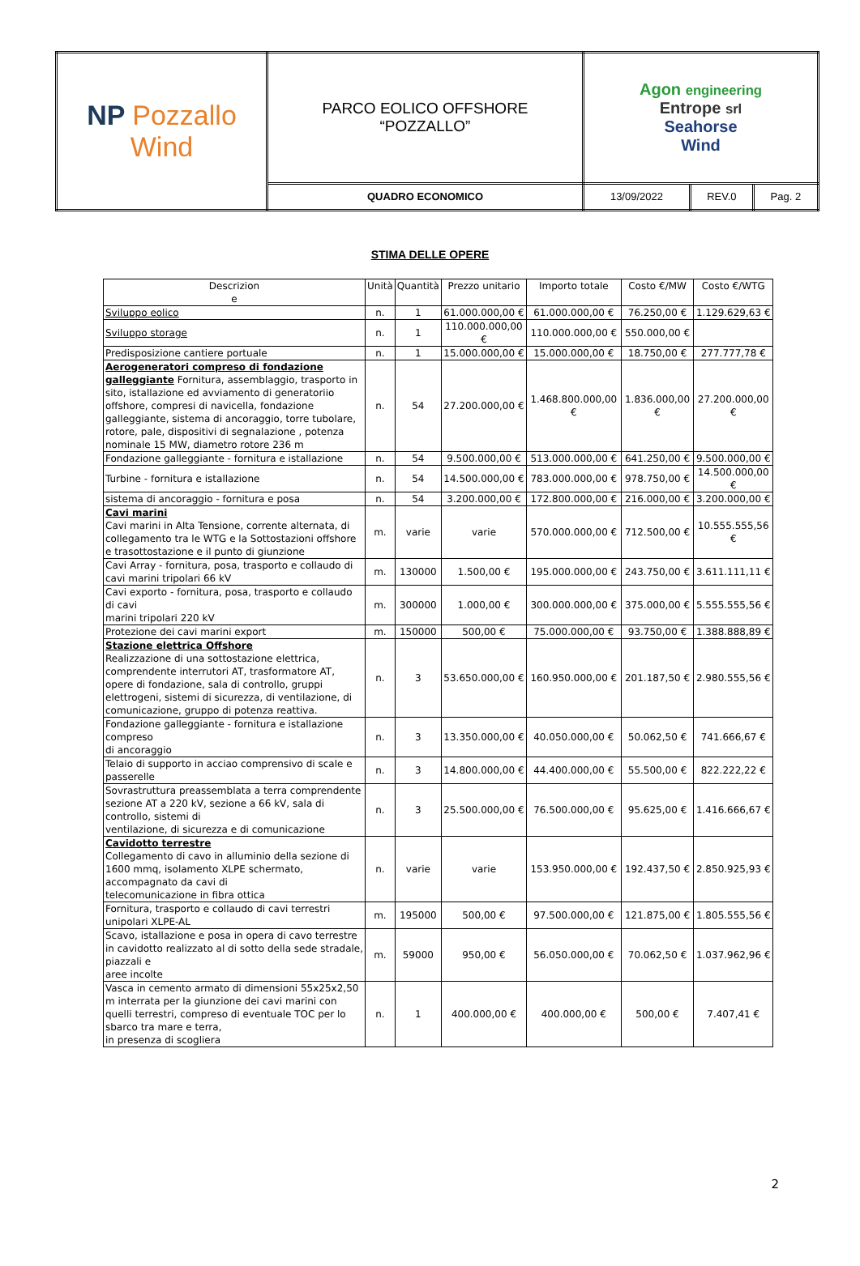| NP Pozzallo Wind | PARCO EOLICO OFFSHORE “POZZALLO” | Agon engineering Entrope srl Seahorse Wind | | |
| | QUADRO ECONOMICO | 13/09/2022 | REV.0 | Pag. 2 |
STIMA DELLE OPERE
| Descrizion e | Unità | Quantità | Prezzo unitario | Importo totale | Costo €/MW | Costo €/WTG |
| --- | --- | --- | --- | --- | --- | --- |
| Sviluppo eolico | n. | 1 | 61.000.000,00 € | 61.000.000,00 € | 76.250,00 € | 1.129.629,63 € |
| Sviluppo storage | n. | 1 | 110.000.000,00 € | 110.000.000,00 € | 550.000,00 € | |
| Predisposizione cantiere portuale | n. | 1 | 15.000.000,00 € | 15.000.000,00 € | 18.750,00 € | 277.777,78 € |
| Aerogeneratori compreso di fondazione galleggiante Fornitura, assemblaggio, trasporto in sito, istallazione ed avviamento di generatoriio offshore, compresi di navicella, fondazione galleggiante, sistema di ancoraggio, torre tubolare, rotore, pale, dispositivi di segnalazione , potenza nominale 15 MW, diametro rotore 236 m | n. | 54 | 27.200.000,00 € | 1.468.800.000,00 € | 1.836.000,00 € | 27.200.000,00 € |
| Fondazione galleggiante - fornitura e istallazione | n. | 54 | 9.500.000,00 € | 513.000.000,00 € | 641.250,00 € | 9.500.000,00 € |
| Turbine - fornitura e istallazione | n. | 54 | 14.500.000,00 € | 783.000.000,00 € | 978.750,00 € | 14.500.000,00 € |
| sistema di ancoraggio - fornitura e posa | n. | 54 | 3.200.000,00 € | 172.800.000,00 € | 216.000,00 € | 3.200.000,00 € |
| Cavi marini Cavi marini in Alta Tensione, corrente alternata, di collegamento tra le WTG e la Sottostazioni offshore e trasottostazione e il punto di giunzione | m. | varie | varie | 570.000.000,00 € | 712.500,00 € | 10.555.555,56 € |
| Cavi Array - fornitura, posa, trasporto e collaudo di cavi marini tripolari 66 kV | m. | 130000 | 1.500,00 € | 195.000.000,00 € | 243.750,00 € | 3.611.111,11 € |
| Cavi exporto - fornitura, posa, trasporto e collaudo di cavi marini tripolari 220 kV | m. | 300000 | 1.000,00 € | 300.000.000,00 € | 375.000,00 € | 5.555.555,56 € |
| Protezione dei cavi marini export | m. | 150000 | 500,00 € | 75.000.000,00 € | 93.750,00 € | 1.388.888,89 € |
| Stazione elettrica Offshore Realizzazione di una sottostazione elettrica, comprendente interrutori AT, trasformatore AT, opere di fondazione, sala di controllo, gruppi elettrogeni, sistemi di sicurezza, di ventilazione, di comunicazione, gruppo di potenza reattiva. | n. | 3 | 53.650.000,00 € | 160.950.000,00 € | 201.187,50 € | 2.980.555,56 € |
| Fondazione galleggiante - fornitura e istallazione compreso di ancoraggio | n. | 3 | 13.350.000,00 € | 40.050.000,00 € | 50.062,50 € | 741.666,67 € |
| Telaio di supporto in acciao comprensivo di scale e passerelle | n. | 3 | 14.800.000,00 € | 44.400.000,00 € | 55.500,00 € | 822.222,22 € |
| Sovrastruttura preassemblata a terra comprendente sezione AT a 220 kV, sezione a 66 kV, sala di controllo, sistemi di ventilazione, di sicurezza e di comunicazione | n. | 3 | 25.500.000,00 € | 76.500.000,00 € | 95.625,00 € | 1.416.666,67 € |
| Cavidotto terrestre Collegamento di cavo in alluminio della sezione di 1600 mmq, isolamento XLPE schermato, accompagnato da cavi di telecomunicazione in fibra ottica | n. | varie | varie | 153.950.000,00 € | 192.437,50 € | 2.850.925,93 € |
| Fornitura, trasporto e collaudo di cavi terrestri unipolari XLPE-AL | m. | 195000 | 500,00 € | 97.500.000,00 € | 121.875,00 € | 1.805.555,56 € |
| Scavo, istallazione e posa in opera di cavo terrestre in cavidotto realizzato al di sotto della sede stradale, piazzali e aree incolte | m. | 59000 | 950,00 € | 56.050.000,00 € | 70.062,50 € | 1.037.962,96 € |
| Vasca in cemento armato di dimensioni 55x25x2,50 m interrata per la giunzione dei cavi marini con quelli terrestri, compreso di eventuale TOC per lo sbarco tra mare e terra, in presenza di scogliera | n. | 1 | 400.000,00 € | 400.000,00 € | 500,00 € | 7.407,41 € |
2